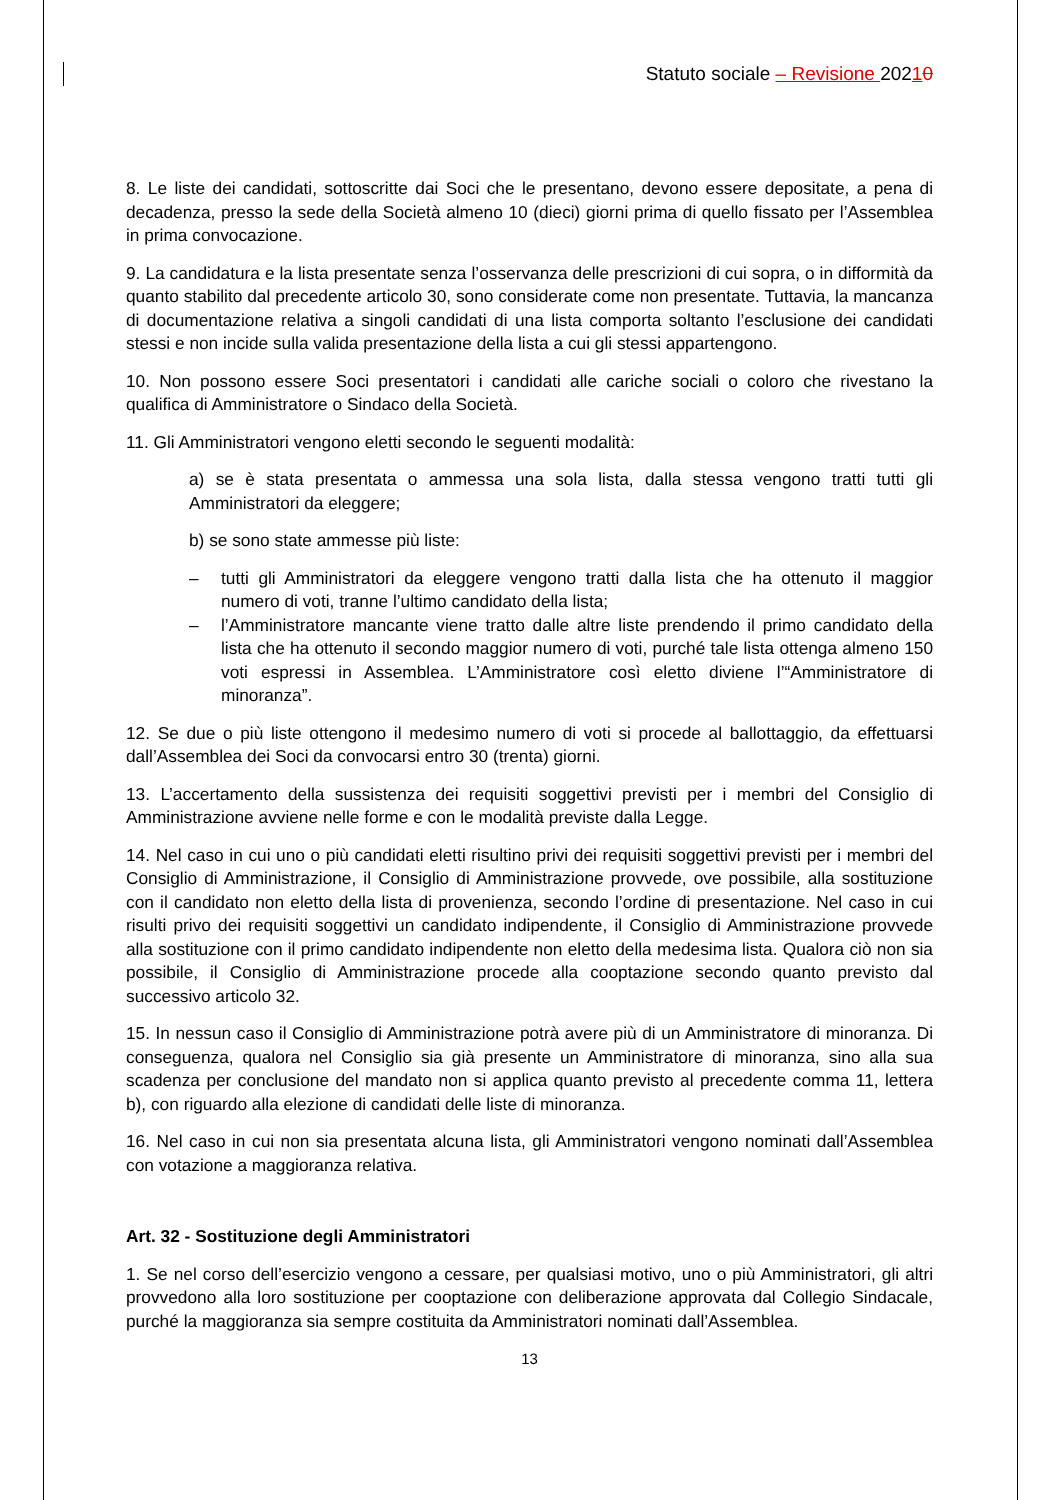Statuto sociale – Revisione 20210
8. Le liste dei candidati, sottoscritte dai Soci che le presentano, devono essere depositate, a pena di decadenza, presso la sede della Società almeno 10 (dieci) giorni prima di quello fissato per l’Assemblea in prima convocazione.
9. La candidatura e la lista presentate senza l’osservanza delle prescrizioni di cui sopra, o in difformità da quanto stabilito dal precedente articolo 30, sono considerate come non presentate. Tuttavia, la mancanza di documentazione relativa a singoli candidati di una lista comporta soltanto l’esclusione dei candidati stessi e non incide sulla valida presentazione della lista a cui gli stessi appartengono.
10. Non possono essere Soci presentatori i candidati alle cariche sociali o coloro che rivestano la qualifica di Amministratore o Sindaco della Società.
11. Gli Amministratori vengono eletti secondo le seguenti modalità:
a) se è stata presentata o ammessa una sola lista, dalla stessa vengono tratti tutti gli Amministratori da eleggere;
b) se sono state ammesse più liste:
– tutti gli Amministratori da eleggere vengono tratti dalla lista che ha ottenuto il maggior numero di voti, tranne l’ultimo candidato della lista;
– l’Amministratore mancante viene tratto dalle altre liste prendendo il primo candidato della lista che ha ottenuto il secondo maggior numero di voti, purché tale lista ottenga almeno 150 voti espressi in Assemblea. L’Amministratore così eletto diviene l’“Amministratore di minoranza”.
12. Se due o più liste ottengono il medesimo numero di voti si procede al ballottaggio, da effettuarsi dall’Assemblea dei Soci da convocarsi entro 30 (trenta) giorni.
13. L’accertamento della sussistenza dei requisiti soggettivi previsti per i membri del Consiglio di Amministrazione avviene nelle forme e con le modalità previste dalla Legge.
14. Nel caso in cui uno o più candidati eletti risultino privi dei requisiti soggettivi previsti per i membri del Consiglio di Amministrazione, il Consiglio di Amministrazione provvede, ove possibile, alla sostituzione con il candidato non eletto della lista di provenienza, secondo l’ordine di presentazione. Nel caso in cui risulti privo dei requisiti soggettivi un candidato indipendente, il Consiglio di Amministrazione provvede alla sostituzione con il primo candidato indipendente non eletto della medesima lista. Qualora ciò non sia possibile, il Consiglio di Amministrazione procede alla cooptazione secondo quanto previsto dal successivo articolo 32.
15. In nessun caso il Consiglio di Amministrazione potrà avere più di un Amministratore di minoranza. Di conseguenza, qualora nel Consiglio sia già presente un Amministratore di minoranza, sino alla sua scadenza per conclusione del mandato non si applica quanto previsto al precedente comma 11, lettera b), con riguardo alla elezione di candidati delle liste di minoranza.
16. Nel caso in cui non sia presentata alcuna lista, gli Amministratori vengono nominati dall’Assemblea con votazione a maggioranza relativa.
Art. 32 - Sostituzione degli Amministratori
1. Se nel corso dell’esercizio vengono a cessare, per qualsiasi motivo, uno o più Amministratori, gli altri provvedono alla loro sostituzione per cooptazione con deliberazione approvata dal Collegio Sindacale, purché la maggioranza sia sempre costituita da Amministratori nominati dall’Assemblea.
13